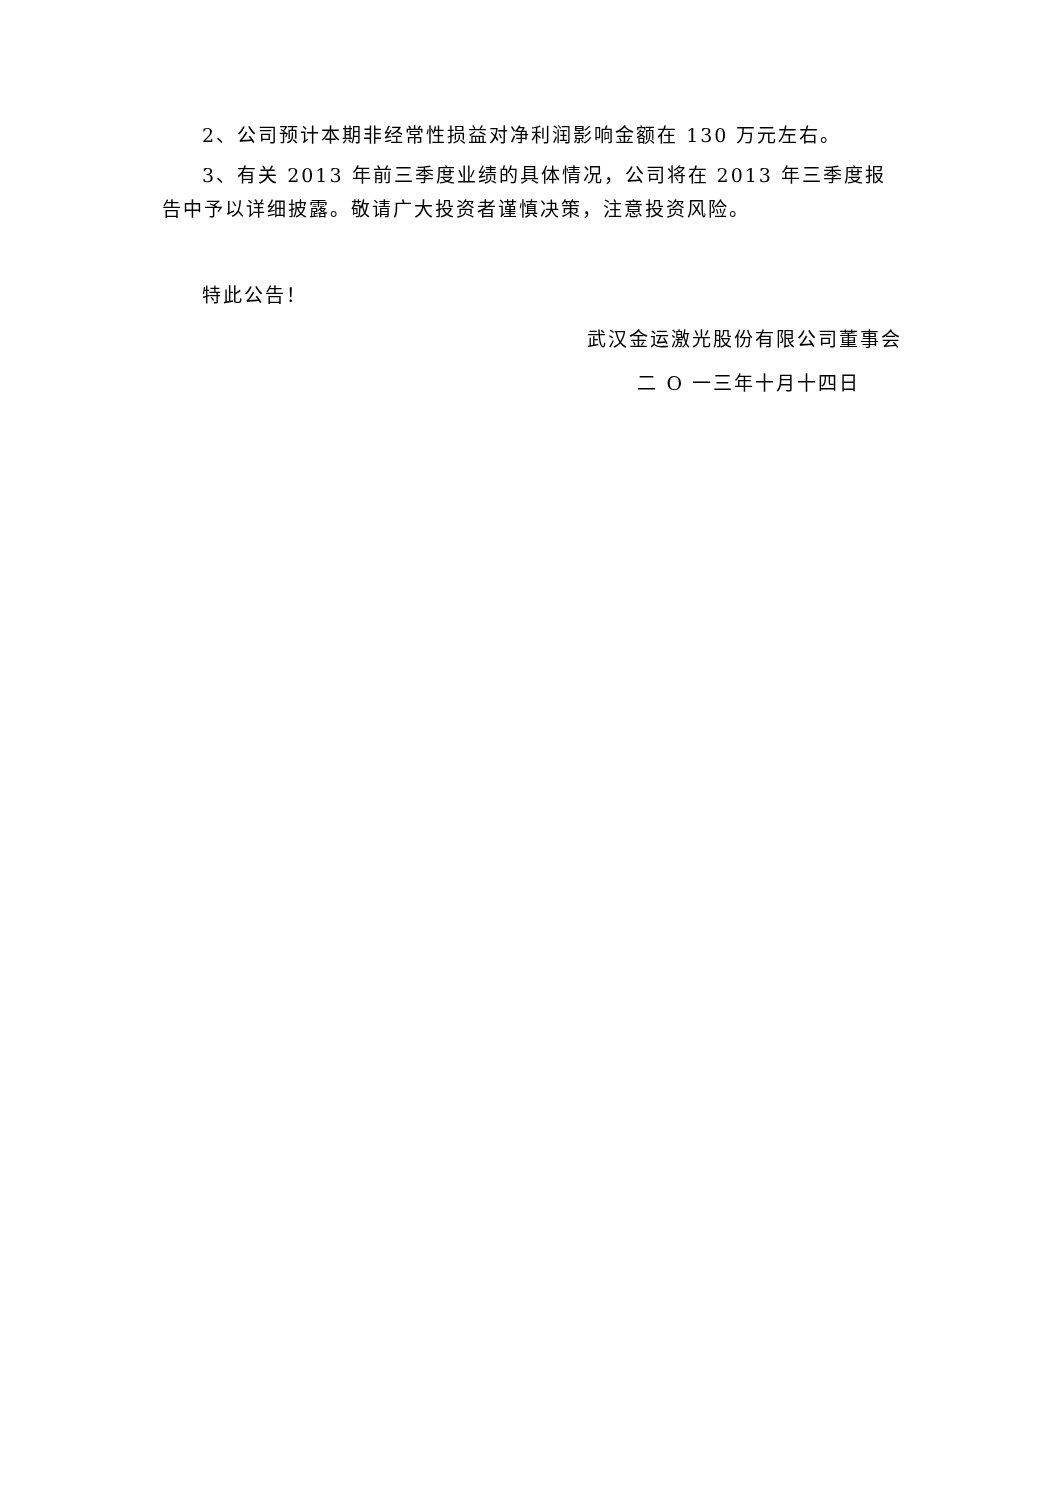2、公司预计本期非经常性损益对净利润影响金额在 130 万元左右。
3、有关 2013 年前三季度业绩的具体情况，公司将在 2013 年三季度报告中予以详细披露。敬请广大投资者谨慎决策，注意投资风险。
特此公告！
武汉金运激光股份有限公司董事会
二 O 一三年十月十四日